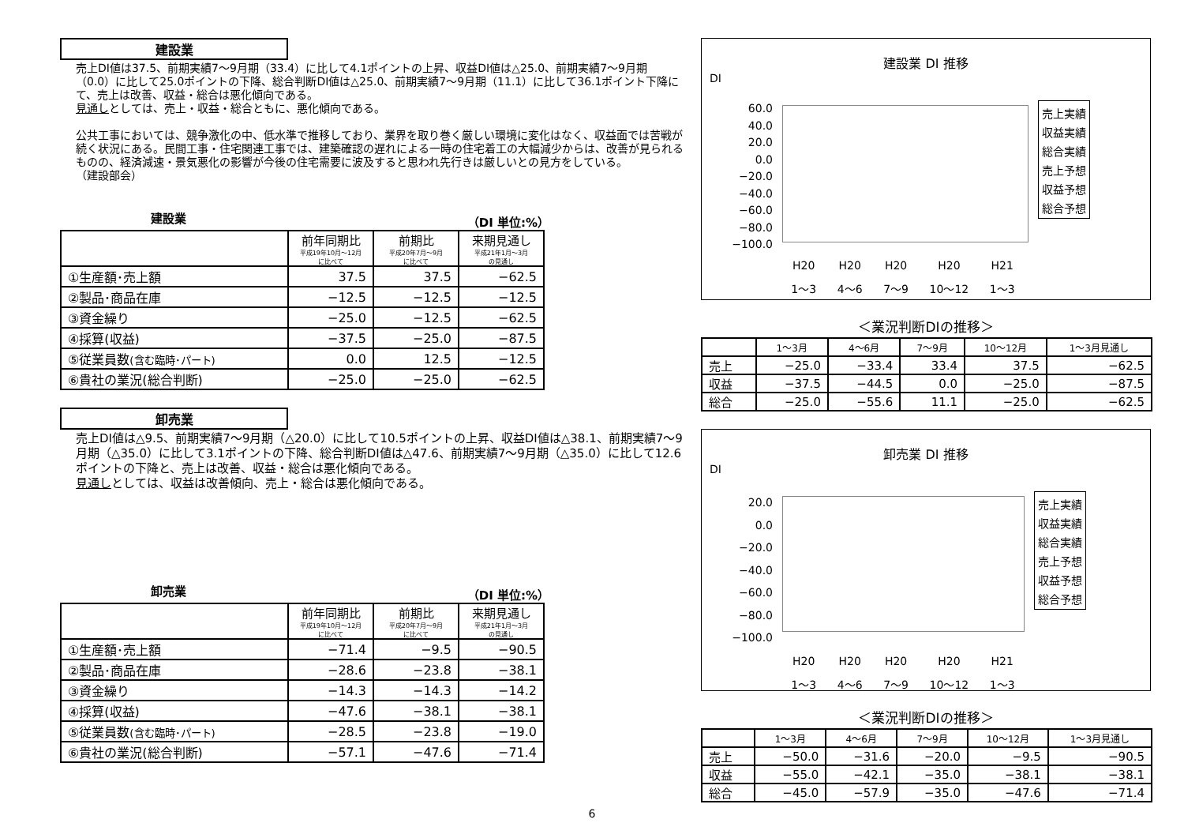建設業
売上DI値は37.5、前期実績7～9月期（33.4）に比して4.1ポイントの上昇、収益DI値は△25.0、前期実績7～9月期（0.0）に比して25.0ポイントの下降、総合判断DI値は△25.0、前期実績7～9月期（11.1）に比して36.1ポイント下降にて、売上は改善、収益・総合は悪化傾向である。
見通しとしては、売上・収益・総合ともに、悪化傾向である。
公共工事においては、競争激化の中、低水準で推移しており、業界を取り巻く厳しい環境に変化はなく、収益面では苦戦が続く状況にある。民間工事・住宅関連工事では、建築確認の遅れによる一時の住宅着工の大幅減少からは、改善が見られるものの、経済減速・景気悪化の影響が今後の住宅需要に波及すると思われ先行きは厳しいとの見方をしている。
（建設部会）
建設業 （DI 単位:%）
| | 前年同期比 平成19年10月～12月 に比べて | 前期比 平成20年7月～9月 に比べて | 来期見通し 平成21年1月～3月 の見通し |
| --- | --- | --- | --- |
| ①生産額･売上額 | 37.5 | 37.5 | −62.5 |
| ②製品･商品在庫 | −12.5 | −12.5 | −12.5 |
| ③資金繰り | −25.0 | −12.5 | −62.5 |
| ④採算(収益) | −37.5 | −25.0 | −87.5 |
| ⑤従業員数 (含む臨時･パート) | 0.0 | 12.5 | −12.5 |
| ⑥貴社の業況(総合判断) | −25.0 | −25.0 | −62.5 |
卸売業
売上DI値は△9.5、前期実績7～9月期（△20.0）に比して10.5ポイントの上昇、収益DI値は△38.1、前期実績7～9月期（△35.0）に比して3.1ポイントの下降、総合判断DI値は△47.6、前期実績7～9月期（△35.0）に比して12.6ポイントの下降と、売上は改善、収益・総合は悪化傾向である。
見通しとしては、収益は改善傾向、売上・総合は悪化傾向である。
卸売業 （DI 単位:%）
| | 前年同期比 平成19年10月～12月 に比べて | 前期比 平成20年7月～9月 に比べて | 来期見通し 平成21年1月～3月 の見通し |
| --- | --- | --- | --- |
| ①生産額･売上額 | −71.4 | −9.5 | −90.5 |
| ②製品･商品在庫 | −28.6 | −23.8 | −38.1 |
| ③資金繰り | −14.3 | −14.3 | −14.2 |
| ④採算(収益) | −47.6 | −38.1 | −38.1 |
| ⑤従業員数 (含む臨時･パート) | −28.5 | −23.8 | −19.0 |
| ⑥貴社の業況(総合判断) | −57.1 | −47.6 | −71.4 |
建設業 DI 推移
DI
60.0
40.0
20.0
0.0
−20.0
−40.0
−60.0
−80.0
−100.0
売上実績
収益実績
総合実績
売上予想
収益予想
総合予想
H20
1～3 H20
4～6 H20
7～9 H20
10～12 H21
1～3
＜業況判断DIの推移＞
| | 1～3月 | 4～6月 | 7～9月 | 10～12月 | 1～3月見通し |
| --- | --- | --- | --- | --- | --- |
| 売上 | −25.0 | −33.4 | 33.4 | 37.5 | −62.5 |
| 収益 | −37.5 | −44.5 | 0.0 | −25.0 | −87.5 |
| 総合 | −25.0 | −55.6 | 11.1 | −25.0 | −62.5 |
卸売業 DI 推移
DI
20.0
0.0
−20.0
−40.0
−60.0
−80.0
−100.0
売上実績
収益実績
総合実績
売上予想
収益予想
総合予想
H20
1～3 H20
4～6 H20
7～9 H20
10～12 H21
1～3
＜業況判断DIの推移＞
| | 1～3月 | 4～6月 | 7～9月 | 10～12月 | 1～3月見通し |
| --- | --- | --- | --- | --- | --- |
| 売上 | −50.0 | −31.6 | −20.0 | −9.5 | −90.5 |
| 収益 | −55.0 | −42.1 | −35.0 | −38.1 | −38.1 |
| 総合 | −45.0 | −57.9 | −35.0 | −47.6 | −71.4 |
6